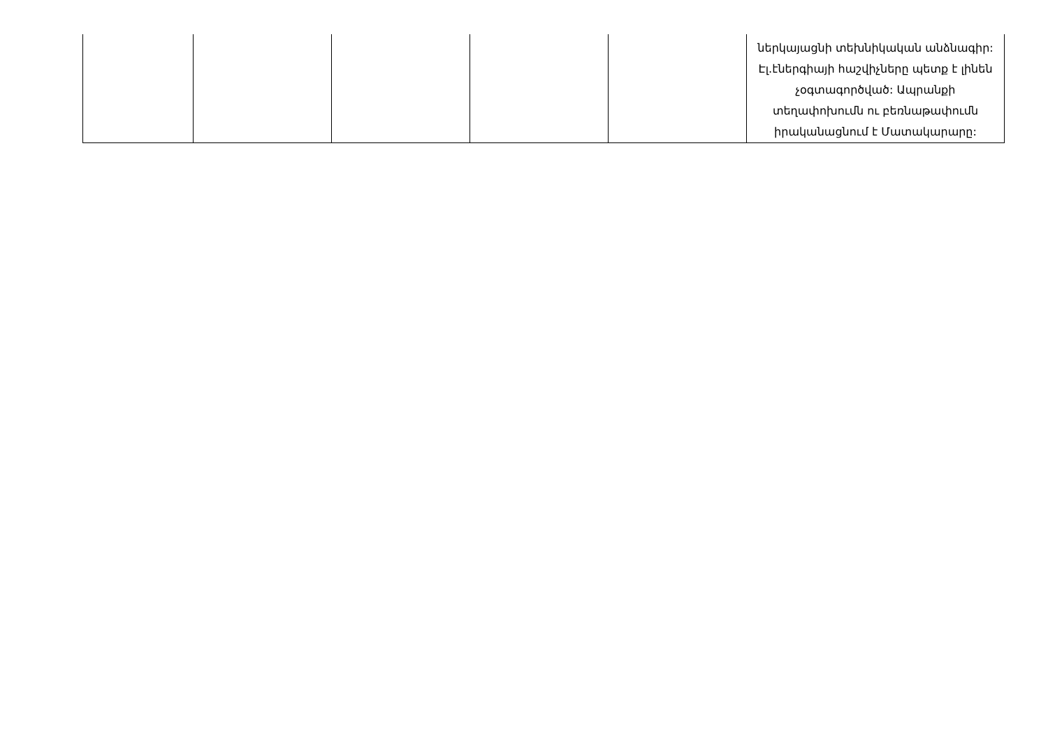| | | | | | ներկայացնի տեխնիկական անձնագիր: Էլ.էներգիայի հաշվիչները պետք է լինեն չօգտագործված: Ապրանքի տեղափոխումն ու բեռնաթափումն իրականացնում է Մատակարարը: |